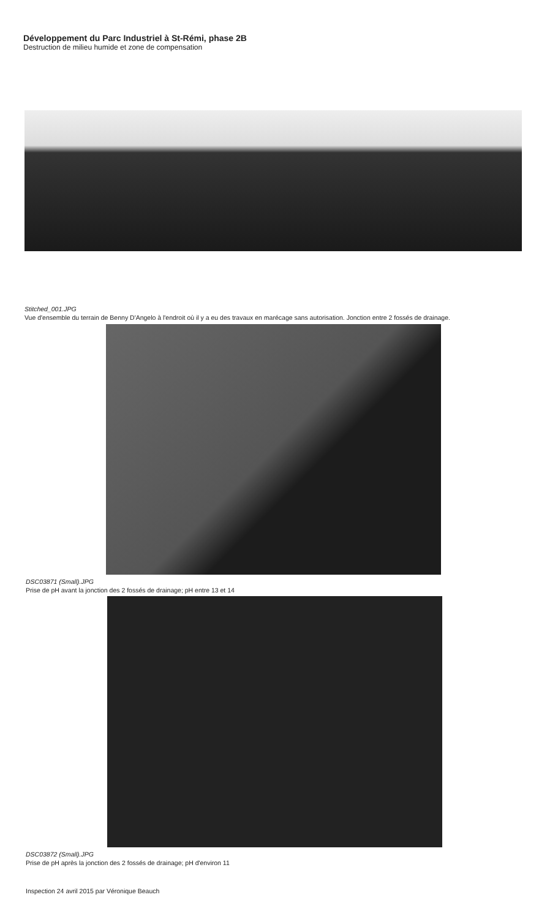Développement du Parc Industriel à St-Rémi, phase 2B
Destruction de milieu humide et zone de compensation
Stitched_001.JPG
Vue d'ensemble du terrain de Benny D'Angelo à l'endroit où il y a eu des travaux en marécage sans autorisation. Jonction entre 2 fossés de drainage.
DSC03871 (Small).JPG
Prise de pH avant la jonction des 2 fossés de drainage; pH entre 13 et 14
DSC03872 (Small).JPG
Prise de pH après la jonction des 2 fossés de drainage; pH d'environ 11
Inspection 24 avril 2015 par Véronique Beauch